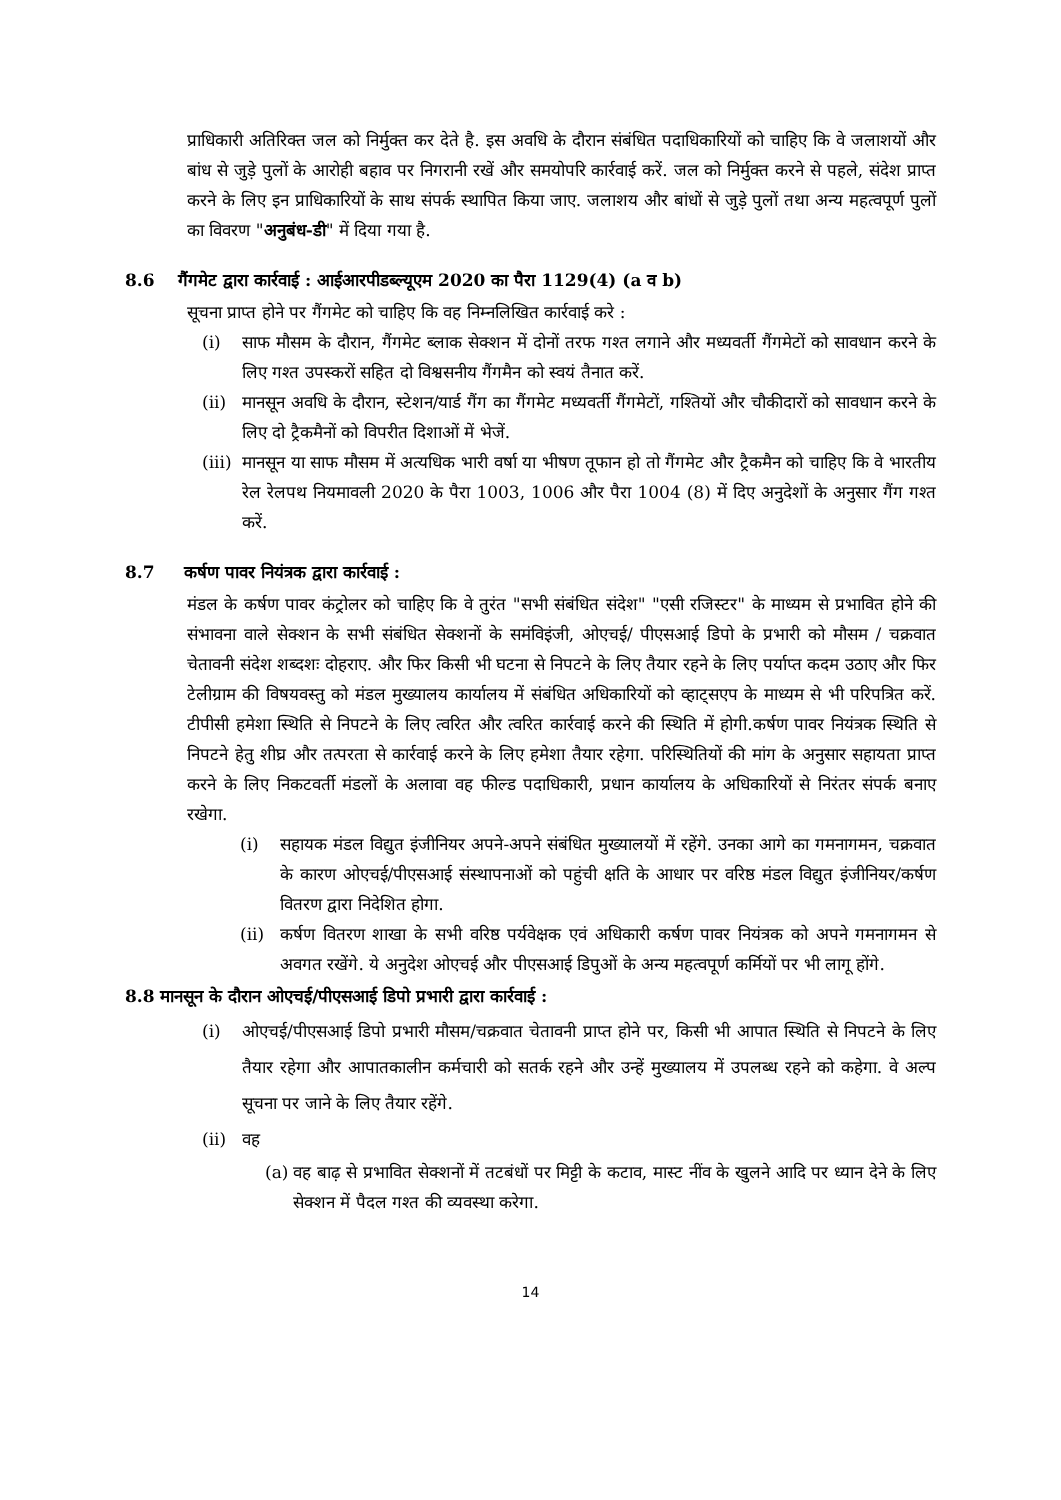प्राधिकारी अतिरिक्त जल को निर्मुक्त कर देते है. इस अवधि के दौरान संबंधित पदाधिकारियों को चाहिए कि वे जलाशयों और बांध से जुड़े पुलों के आरोही बहाव पर निगरानी रखें और समयोपरि कार्रवाई करें. जल को निर्मुक्त करने से पहले, संदेश प्राप्त करने के लिए इन प्राधिकारियों के साथ संपर्क स्थापित किया जाए. जलाशय और बांधों से जुड़े पुलों तथा अन्य महत्वपूर्ण पुलों का विवरण "अनुबंध-डी" में दिया गया है.
8.6 गैंगमेट द्वारा कार्रवाई : आईआरपीडब्ल्यूएम 2020 का पैरा 1129(4) (a व b)
सूचना प्राप्त होने पर गैंगमेट को चाहिए कि वह निम्नलिखित कार्रवाई करे :
(i) साफ मौसम के दौरान, गैंगमेट ब्लाक सेक्शन में दोनों तरफ गश्त लगाने और मध्यवर्ती गैंगमेटों को सावधान करने के लिए गश्त उपस्करों सहित दो विश्वसनीय गैंगमैन को स्वयं तैनात करें.
(ii)
मानसून अवधि के दौरान, स्टेशन/यार्ड गैंग का गैंगमेट मध्यवर्ती गैंगमेटों, गश्तियों और चौकीदारों को सावधान करने के लिए दो ट्रैकमैनों को विपरीत दिशाओं में भेजें.
(iii)
मानसून या साफ मौसम में अत्यधिक भारी वर्षा या भीषण तूफान हो तो गैंगमेट और ट्रैकमैन को चाहिए कि वे भारतीय रेल रेलपथ नियमावली 2020 के पैरा 1003, 1006 और पैरा 1004 (8) में दिए अनुदेशों के अनुसार गैंग गश्त करें.
8.7 कर्षण पावर नियंत्रक द्वारा कार्रवाई :
मंडल के कर्षण पावर कंट्रोलर को चाहिए कि वे तुरंत "सभी संबंधित संदेश" "एसी रजिस्टर" के माध्यम से प्रभावित होने की संभावना वाले सेक्शन के सभी संबंधित सेक्शनों के समंविइंजी, ओएचई/ पीएसआई डिपो के प्रभारी को मौसम / चक्रवात चेतावनी संदेश शब्दशः दोहराए. और फिर किसी भी घटना से निपटने के लिए तैयार रहने के लिए पर्याप्त कदम उठाए और फिर टेलीग्राम की विषयवस्तु को मंडल मुख्यालय कार्यालय में संबंधित अधिकारियों को व्हाट्सएप के माध्यम से भी परिपत्रित करें. टीपीसी हमेशा स्थिति से निपटने के लिए त्वरित और त्वरित कार्रवाई करने की स्थिति में होगी.कर्षण पावर नियंत्रक स्थिति से निपटने हेतु शीघ्र और तत्परता से कार्रवाई करने के लिए हमेशा तैयार रहेगा. परिस्थितियों की मांग के अनुसार सहायता प्राप्त करने के लिए निकटवर्ती मंडलों के अलावा वह फील्ड पदाधिकारी, प्रधान कार्यालय के अधिकारियों से निरंतर संपर्क बनाए रखेगा.
(i) सहायक मंडल विद्युत इंजीनियर अपने-अपने संबंधित मुख्यालयों में रहेंगे. उनका आगे का गमनागमन, चक्रवात के कारण ओएचई/पीएसआई संस्थापनाओं को पहुंची क्षति के आधार पर वरिष्ठ मंडल विद्युत इंजीनियर/कर्षण वितरण द्वारा निदेशित होगा.
(ii)
कर्षण वितरण शाखा के सभी वरिष्ठ पर्यवेक्षक एवं अधिकारी कर्षण पावर नियंत्रक को अपने गमनागमन से अवगत रखेंगे. ये अनुदेश ओएचई और पीएसआई डिपुओं के अन्य महत्वपूर्ण कर्मियों पर भी लागू होंगे.
8.8 मानसून के दौरान ओएचई/पीएसआई डिपो प्रभारी द्वारा कार्रवाई :
(i) ओएचई/पीएसआई डिपो प्रभारी मौसम/चक्रवात चेतावनी प्राप्त होने पर, किसी भी आपात स्थिति से निपटने के लिए तैयार रहेगा और आपातकालीन कर्मचारी को सतर्क रहने और उन्हें मुख्यालय में उपलब्ध रहने को कहेगा. वे अल्प सूचना पर जाने के लिए तैयार रहेंगे.
(ii)
वह
(a)
वह बाढ़ से प्रभावित सेक्शनों में तटबंधों पर मिट्टी के कटाव, मास्ट नींव के खुलने आदि पर ध्यान देने के लिए सेक्शन में पैदल गश्त की व्यवस्था करेगा.
14